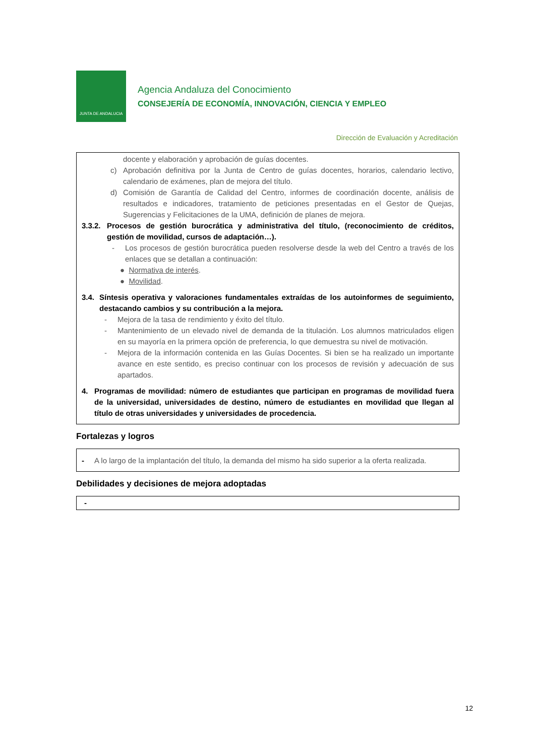JUNTA DE ANDALUCIA
Agencia Andaluza del Conocimiento
CONSEJERÍA DE ECONOMÍA, INNOVACIÓN, CIENCIA Y EMPLEO
Dirección de Evaluación y Acreditación
docente y elaboración y aprobación de guías docentes.
c) Aprobación definitiva por la Junta de Centro de guías docentes, horarios, calendario lectivo, calendario de exámenes, plan de mejora del título.
d) Comisión de Garantía de Calidad del Centro, informes de coordinación docente, análisis de resultados e indicadores, tratamiento de peticiones presentadas en el Gestor de Quejas, Sugerencias y Felicitaciones de la UMA, definición de planes de mejora.
3.3.2. Procesos de gestión burocrática y administrativa del título, (reconocimiento de créditos, gestión de movilidad, cursos de adaptación…).
- Los procesos de gestión burocrática pueden resolverse desde la web del Centro a través de los enlaces que se detallan a continuación:
● Normativa de interés.
● Movilidad.
3.4. Síntesis operativa y valoraciones fundamentales extraídas de los autoinformes de seguimiento, destacando cambios y su contribución a la mejora.
- Mejora de la tasa de rendimiento y éxito del título.
- Mantenimiento de un elevado nivel de demanda de la titulación. Los alumnos matriculados eligen en su mayoría en la primera opción de preferencia, lo que demuestra su nivel de motivación.
- Mejora de la información contenida en las Guías Docentes. Si bien se ha realizado un importante avance en este sentido, es preciso continuar con los procesos de revisión y adecuación de sus apartados.
4. Programas de movilidad: número de estudiantes que participan en programas de movilidad fuera de la universidad, universidades de destino, número de estudiantes en movilidad que llegan al título de otras universidades y universidades de procedencia.
Fortalezas y logros
- A lo largo de la implantación del título, la demanda del mismo ha sido superior a la oferta realizada.
Debilidades y decisiones de mejora adoptadas
-
12